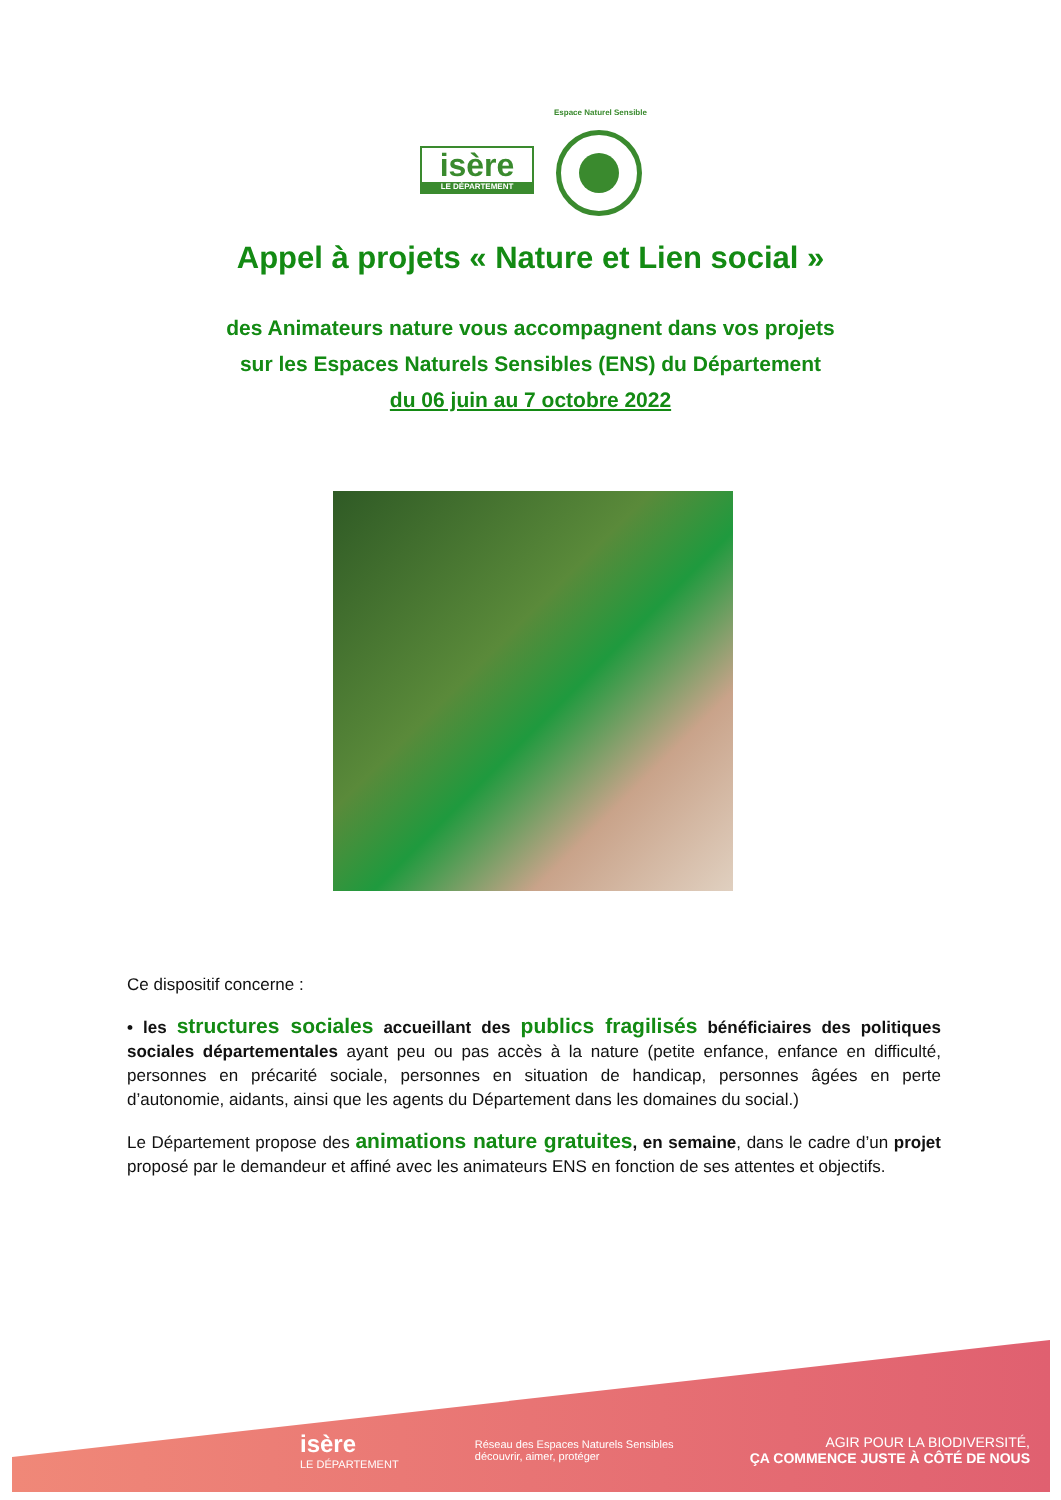Espace Naturel Sensible
isère
LE DÉPARTEMENT
Appel à projets « Nature et Lien social »
des Animateurs nature vous accompagnent dans vos projets
sur les Espaces Naturels Sensibles (ENS) du Département
du 06 juin au 7 octobre 2022
Ce dispositif concerne :
• les structures sociales accueillant des publics fragilisés bénéficiaires des politiques sociales départementales ayant peu ou pas accès à la nature (petite enfance, enfance en difficulté, personnes en précarité sociale, personnes en situation de handicap, personnes âgées en perte d’autonomie, aidants, ainsi que les agents du Département dans les domaines du social.)
Le Département propose des animations nature gratuites, en semaine, dans le cadre d’un projet proposé par le demandeur et affiné avec les animateurs ENS en fonction de ses attentes et objectifs.
isère
LE DÉPARTEMENT
Réseau des Espaces Naturels Sensibles
découvrir, aimer, protéger
AGIR POUR LA BIODIVERSITÉ,
ÇA COMMENCE JUSTE À CÔTÉ DE NOUS